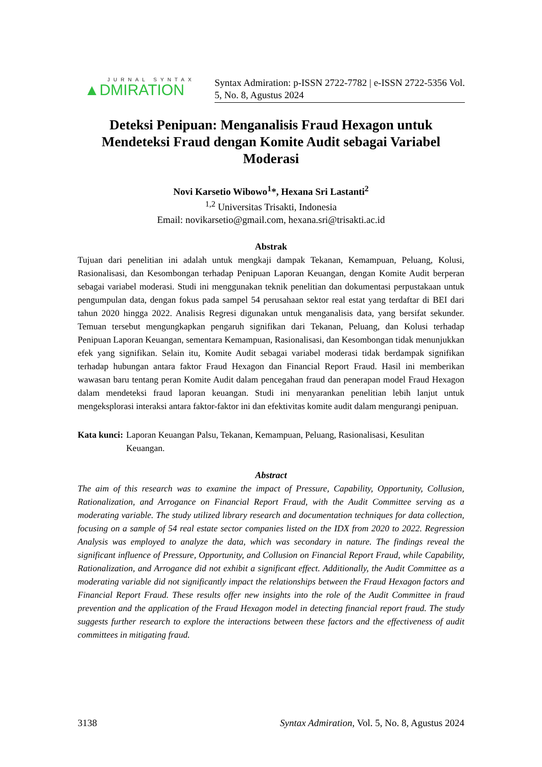JURNAL SYNTAX
▲DMIRATION
Syntax Admiration: p-ISSN 2722-7782 | e-ISSN 2722-5356 Vol. 5, No. 8, Agustus 2024
Deteksi Penipuan: Menganalisis Fraud Hexagon untuk Mendeteksi Fraud dengan Komite Audit sebagai Variabel Moderasi
Novi Karsetio Wibowo<sup>1</sup>*, Hexana Sri Lastanti<sup>2</sup>
<sup>1,2</sup> Universitas Trisakti, Indonesia
Email: novikarsetio@gmail.com, hexana.sri@trisakti.ac.id
Abstrak
Tujuan dari penelitian ini adalah untuk mengkaji dampak Tekanan, Kemampuan, Peluang, Kolusi, Rasionalisasi, dan Kesombongan terhadap Penipuan Laporan Keuangan, dengan Komite Audit berperan sebagai variabel moderasi. Studi ini menggunakan teknik penelitian dan dokumentasi perpustakaan untuk pengumpulan data, dengan fokus pada sampel 54 perusahaan sektor real estat yang terdaftar di BEI dari tahun 2020 hingga 2022. Analisis Regresi digunakan untuk menganalisis data, yang bersifat sekunder. Temuan tersebut mengungkapkan pengaruh signifikan dari Tekanan, Peluang, dan Kolusi terhadap Penipuan Laporan Keuangan, sementara Kemampuan, Rasionalisasi, dan Kesombongan tidak menunjukkan efek yang signifikan. Selain itu, Komite Audit sebagai variabel moderasi tidak berdampak signifikan terhadap hubungan antara faktor Fraud Hexagon dan Financial Report Fraud. Hasil ini memberikan wawasan baru tentang peran Komite Audit dalam pencegahan fraud dan penerapan model Fraud Hexagon dalam mendeteksi fraud laporan keuangan. Studi ini menyarankan penelitian lebih lanjut untuk mengeksplorasi interaksi antara faktor-faktor ini dan efektivitas komite audit dalam mengurangi penipuan.
Kata kunci: Laporan Keuangan Palsu, Tekanan, Kemampuan, Peluang, Rasionalisasi, Kesulitan Keuangan.
Abstract
The aim of this research was to examine the impact of Pressure, Capability, Opportunity, Collusion, Rationalization, and Arrogance on Financial Report Fraud, with the Audit Committee serving as a moderating variable. The study utilized library research and documentation techniques for data collection, focusing on a sample of 54 real estate sector companies listed on the IDX from 2020 to 2022. Regression Analysis was employed to analyze the data, which was secondary in nature. The findings reveal the significant influence of Pressure, Opportunity, and Collusion on Financial Report Fraud, while Capability, Rationalization, and Arrogance did not exhibit a significant effect. Additionally, the Audit Committee as a moderating variable did not significantly impact the relationships between the Fraud Hexagon factors and Financial Report Fraud. These results offer new insights into the role of the Audit Committee in fraud prevention and the application of the Fraud Hexagon model in detecting financial report fraud. The study suggests further research to explore the interactions between these factors and the effectiveness of audit committees in mitigating fraud.
3138 Syntax Admiration, Vol. 5, No. 8, Agustus 2024